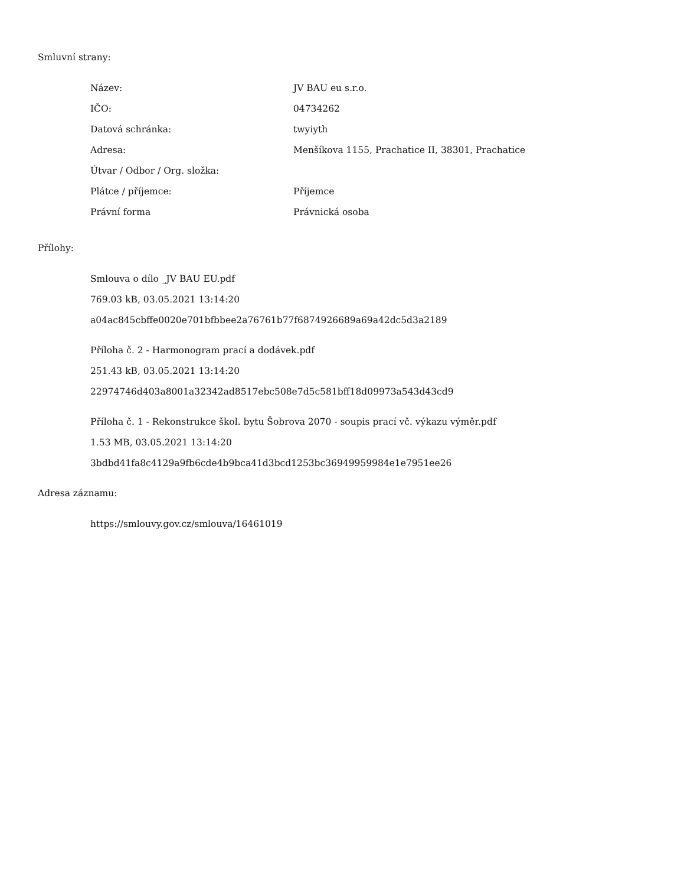Smluvní strany:
| Název: | JV BAU eu s.r.o. |
| IČO: | 04734262 |
| Datová schránka: | twyiyth |
| Adresa: | Menšíkova 1155, Prachatice II, 38301, Prachatice |
| Útvar / Odbor / Org. složka: | |
| Plátce / příjemce: | Příjemce |
| Právní forma | Právnická osoba |
Přílohy:
Smlouva o dílo _JV BAU EU.pdf
769.03 kB, 03.05.2021 13:14:20
a04ac845cbffe0020e701bfbbee2a76761b77f6874926689a69a42dc5d3a2189
Příloha č. 2 - Harmonogram prací a dodávek.pdf
251.43 kB, 03.05.2021 13:14:20
22974746d403a8001a32342ad8517ebc508e7d5c581bff18d09973a543d43cd9
Příloha č. 1 - Rekonstrukce škol. bytu Šobrova 2070 - soupis prací vč. výkazu výměr.pdf
1.53 MB, 03.05.2021 13:14:20
3bdbd41fa8c4129a9fb6cde4b9bca41d3bcd1253bc36949959984e1e7951ee26
Adresa záznamu:
https://smlouvy.gov.cz/smlouva/16461019